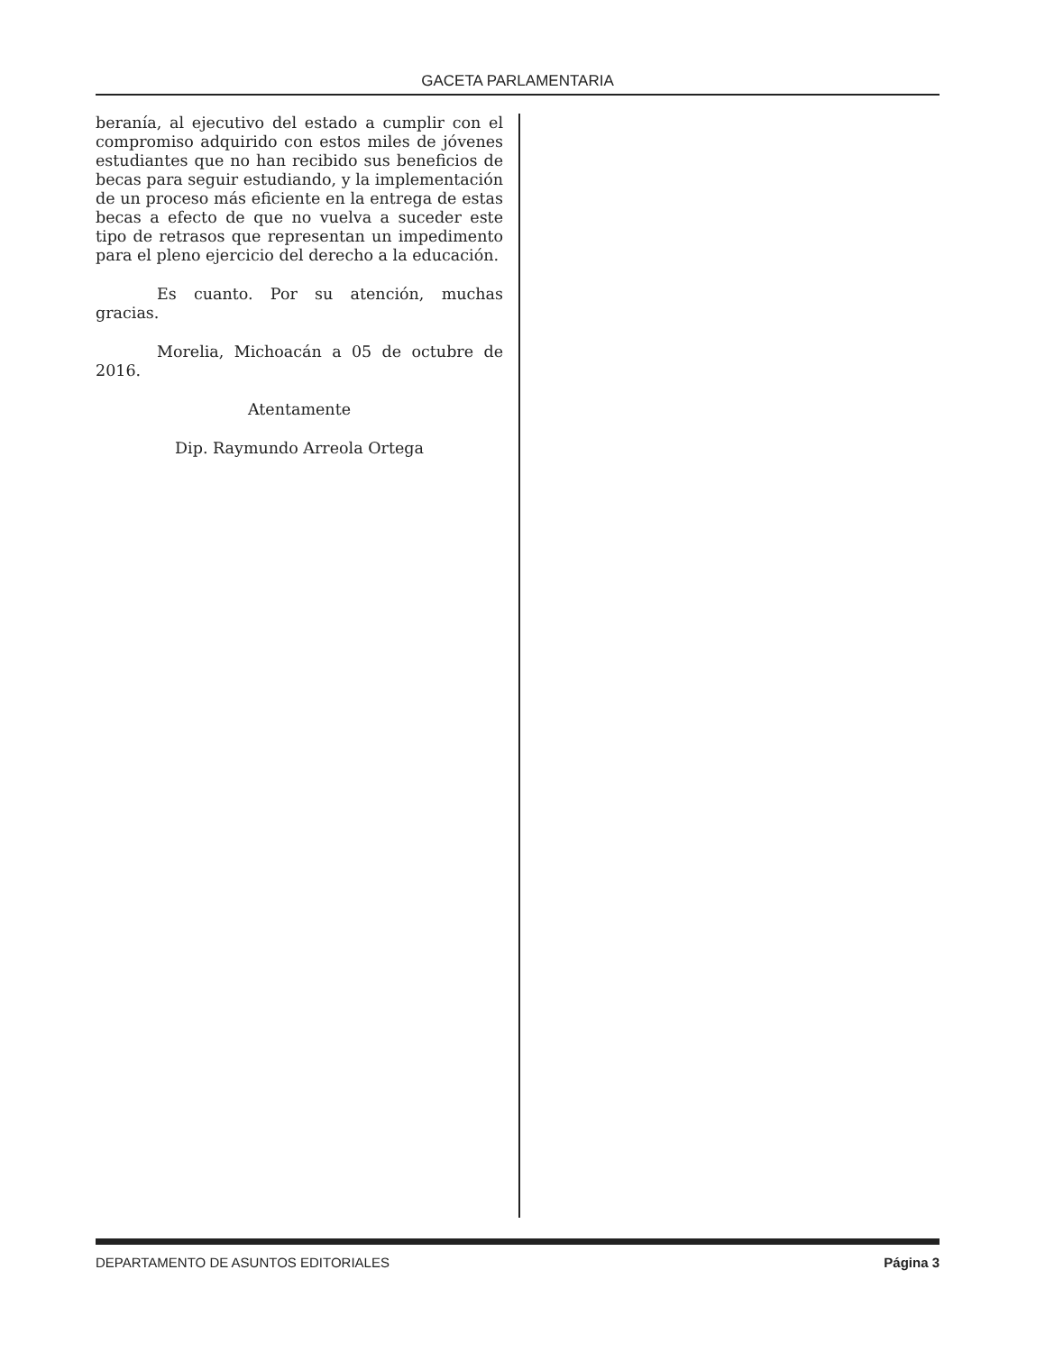GACETA PARLAMENTARIA
beranía, al ejecutivo del estado a cumplir con el compromiso adquirido con estos miles de jóvenes estudiantes que no han recibido sus beneficios de becas para seguir estudiando, y la implementación de un proceso más eficiente en la entrega de estas becas a efecto de que no vuelva a suceder este tipo de retrasos que representan un impedimento para el pleno ejercicio del derecho a la educación.
Es cuanto. Por su atención, muchas gracias.
Morelia, Michoacán a 05 de octubre de 2016.
Atentamente
Dip. Raymundo Arreola Ortega
DEPARTAMENTO DE ASUNTOS EDITORIALES Página 3